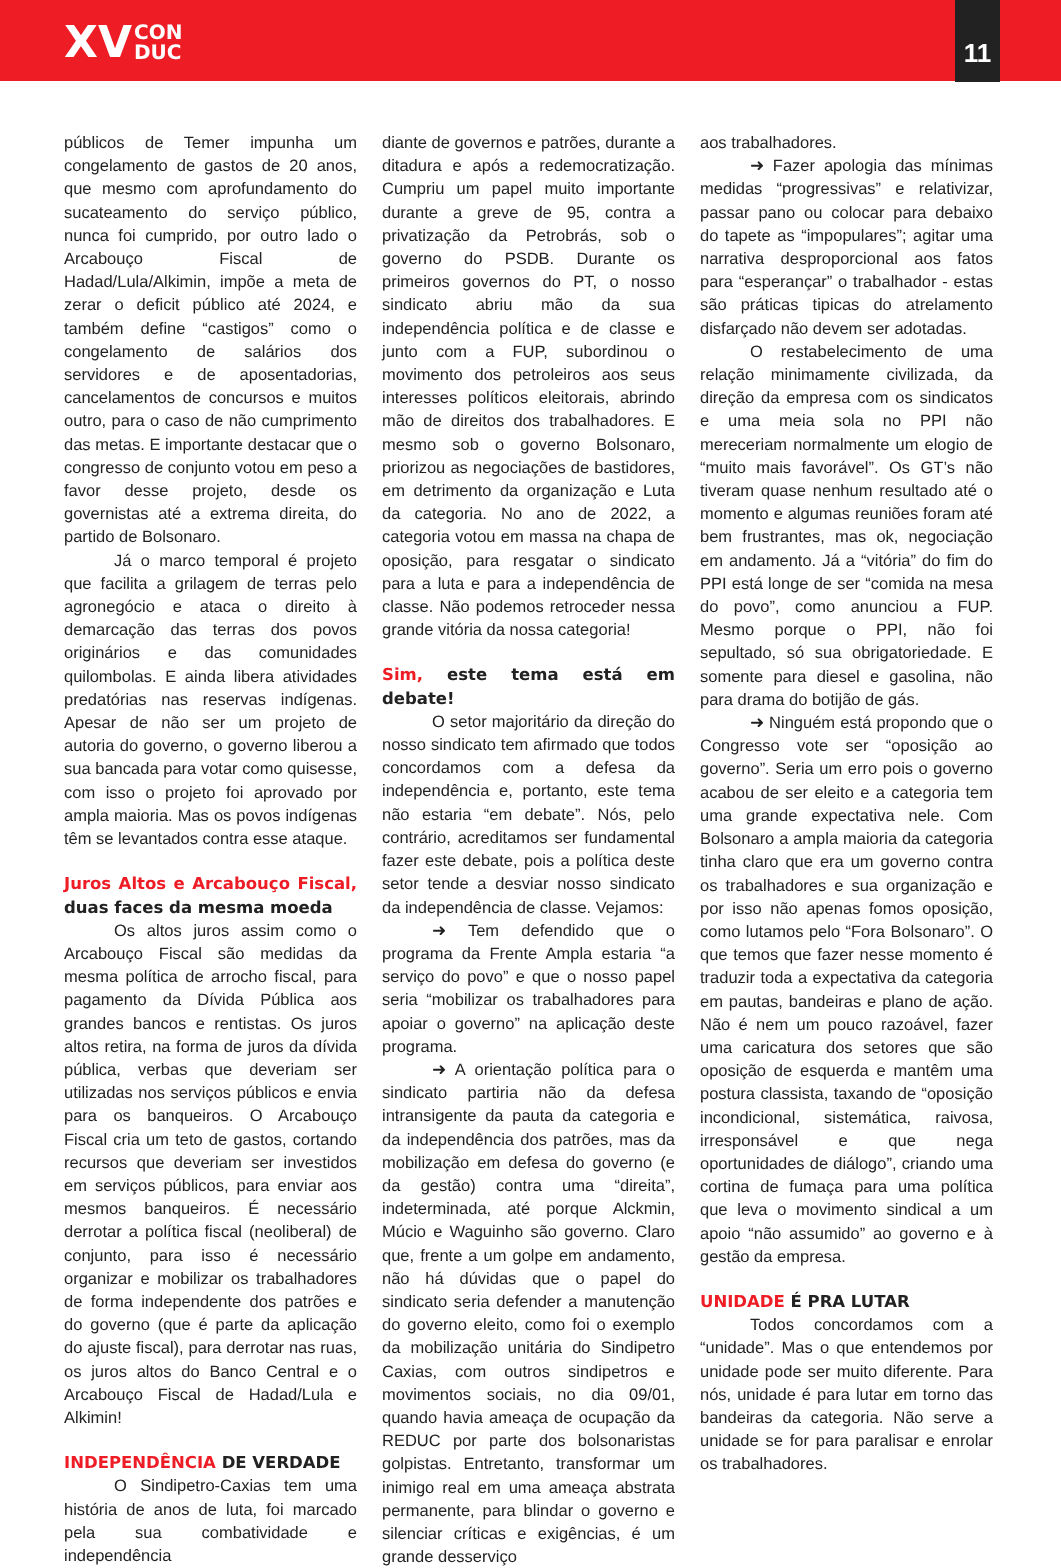XV CON
DUC
11
públicos de Temer impunha um congelamento de gastos de 20 anos, que mesmo com aprofundamento do sucateamento do serviço público, nunca foi cumprido, por outro lado o Arcabouço Fiscal de Hadad/Lula/Alkimin, impõe a meta de zerar o deficit público até 2024, e também define “castigos” como o congelamento de salários dos servidores e de aposentadorias, cancelamentos de concursos e muitos outro, para o caso de não cumprimento das metas. E importante destacar que o congresso de conjunto votou em peso a favor desse projeto, desde os governistas até a extrema direita, do partido de Bolsonaro.
Já o marco temporal é projeto que facilita a grilagem de terras pelo agronegócio e ataca o direito à demarcação das terras dos povos originários e das comunidades quilombolas. E ainda libera atividades predatórias nas reservas indígenas. Apesar de não ser um projeto de autoria do governo, o governo liberou a sua bancada para votar como quisesse, com isso o projeto foi aprovado por ampla maioria. Mas os povos indígenas têm se levantados contra esse ataque.
Juros Altos e Arcabouço Fiscal, duas faces da mesma moeda
Os altos juros assim como o Arcabouço Fiscal são medidas da mesma política de arrocho fiscal, para pagamento da Dívida Pública aos grandes bancos e rentistas. Os juros altos retira, na forma de juros da dívida pública, verbas que deveriam ser utilizadas nos serviços públicos e envia para os banqueiros. O Arcabouço Fiscal cria um teto de gastos, cortando recursos que deveriam ser investidos em serviços públicos, para enviar aos mesmos banqueiros. É necessário derrotar a política fiscal (neoliberal) de conjunto, para isso é necessário organizar e mobilizar os trabalhadores de forma independente dos patrões e do governo (que é parte da aplicação do ajuste fiscal), para derrotar nas ruas, os juros altos do Banco Central e o Arcabouço Fiscal de Hadad/Lula e Alkimin!
INDEPENDÊNCIA DE VERDADE
O Sindipetro-Caxias tem uma história de anos de luta, foi marcado pela sua combatividade e independência
diante de governos e patrões, durante a ditadura e após a redemocratização. Cumpriu um papel muito importante durante a greve de 95, contra a privatização da Petrobrás, sob o governo do PSDB. Durante os primeiros governos do PT, o nosso sindicato abriu mão da sua independência política e de classe e junto com a FUP, subordinou o movimento dos petroleiros aos seus interesses políticos eleitorais, abrindo mão de direitos dos trabalhadores. E mesmo sob o governo Bolsonaro, priorizou as negociações de bastidores, em detrimento da organização e Luta da categoria. No ano de 2022, a categoria votou em massa na chapa de oposição, para resgatar o sindicato para a luta e para a independência de classe. Não podemos retroceder nessa grande vitória da nossa categoria!
Sim, este tema está em debate!
O setor majoritário da direção do nosso sindicato tem afirmado que todos concordamos com a defesa da independência e, portanto, este tema não estaria “em debate”. Nós, pelo contrário, acreditamos ser fundamental fazer este debate, pois a política deste setor tende a desviar nosso sindicato da independência de classe. Vejamos:
➜ Tem defendido que o programa da Frente Ampla estaria “a serviço do povo” e que o nosso papel seria “mobilizar os trabalhadores para apoiar o governo” na aplicação deste programa.
➜ A orientação política para o sindicato partiria não da defesa intransigente da pauta da categoria e da independência dos patrões, mas da mobilização em defesa do governo (e da gestão) contra uma “direita”, indeterminada, até porque Alckmin, Múcio e Waguinho são governo. Claro que, frente a um golpe em andamento, não há dúvidas que o papel do sindicato seria defender a manutenção do governo eleito, como foi o exemplo da mobilização unitária do Sindipetro Caxias, com outros sindipetros e movimentos sociais, no dia 09/01, quando havia ameaça de ocupação da REDUC por parte dos bolsonaristas golpistas. Entretanto, transformar um inimigo real em uma ameaça abstrata permanente, para blindar o governo e silenciar críticas e exigências, é um grande desserviço
aos trabalhadores.
➜ Fazer apologia das mínimas medidas “progressivas” e relativizar, passar pano ou colocar para debaixo do tapete as “impopulares”; agitar uma narrativa desproporcional aos fatos para “esperançar” o trabalhador - estas são práticas tipicas do atrelamento disfarçado não devem ser adotadas.
O restabelecimento de uma relação minimamente civilizada, da direção da empresa com os sindicatos e uma meia sola no PPI não mereceriam normalmente um elogio de “muito mais favorável”. Os GT’s não tiveram quase nenhum resultado até o momento e algumas reuniões foram até bem frustrantes, mas ok, negociação em andamento. Já a “vitória” do fim do PPI está longe de ser “comida na mesa do povo”, como anunciou a FUP. Mesmo porque o PPI, não foi sepultado, só sua obrigatoriedade. E somente para diesel e gasolina, não para drama do botijão de gás.
➜ Ninguém está propondo que o Congresso vote ser “oposição ao governo”. Seria um erro pois o governo acabou de ser eleito e a categoria tem uma grande expectativa nele. Com Bolsonaro a ampla maioria da categoria tinha claro que era um governo contra os trabalhadores e sua organização e por isso não apenas fomos oposição, como lutamos pelo “Fora Bolsonaro”. O que temos que fazer nesse momento é traduzir toda a expectativa da categoria em pautas, bandeiras e plano de ação. Não é nem um pouco razoável, fazer uma caricatura dos setores que são oposição de esquerda e mantêm uma postura classista, taxando de “oposição incondicional, sistemática, raivosa, irresponsável e que nega oportunidades de diálogo”, criando uma cortina de fumaça para uma política que leva o movimento sindical a um apoio “não assumido” ao governo e à gestão da empresa.
UNIDADE É PRA LUTAR
Todos concordamos com a “unidade”. Mas o que entendemos por unidade pode ser muito diferente. Para nós, unidade é para lutar em torno das bandeiras da categoria. Não serve a unidade se for para paralisar e enrolar os trabalhadores.